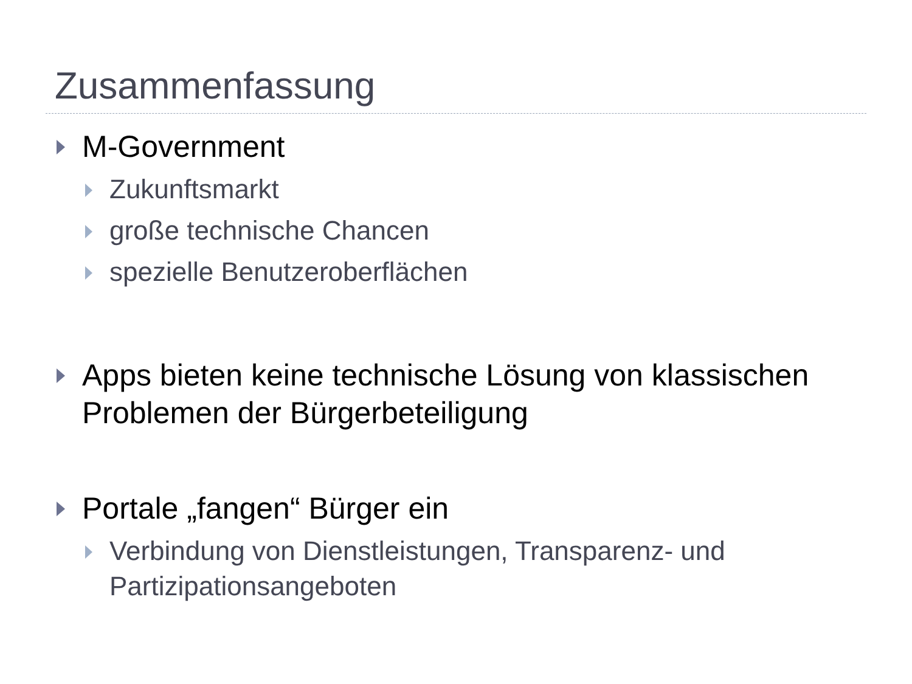Zusammenfassung
M-Government
Zukunftsmarkt
große technische Chancen
spezielle Benutzeroberflächen
Apps bieten keine technische Lösung von klassischen Problemen der Bürgerbeteiligung
Portale „fangen“ Bürger ein
Verbindung von Dienstleistungen, Transparenz- und Partizipationsangeboten